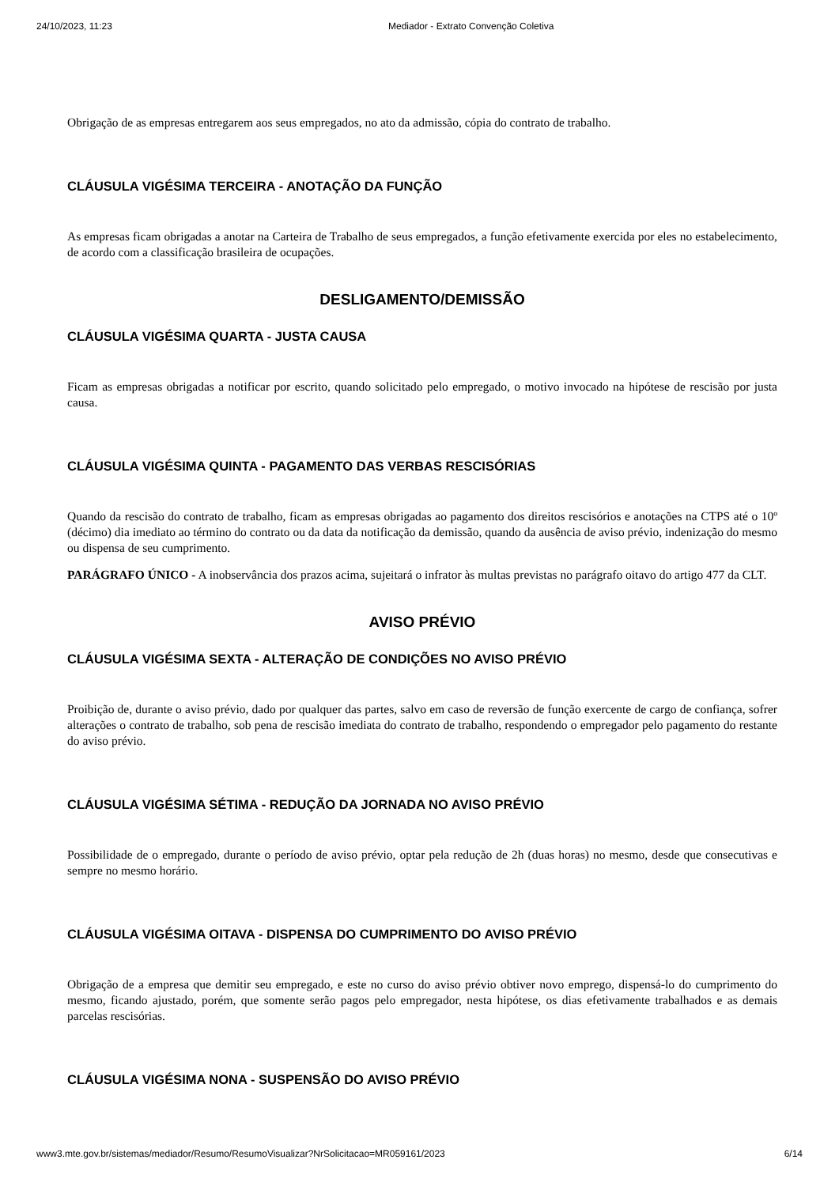24/10/2023, 11:23 Mediador - Extrato Convenção Coletiva
Obrigação de as empresas entregarem aos seus empregados, no ato da admissão, cópia do contrato de trabalho.
CLÁUSULA VIGÉSIMA TERCEIRA - ANOTAÇÃO DA FUNÇÃO
As empresas ficam obrigadas a anotar na Carteira de Trabalho de seus empregados, a função efetivamente exercida por eles no estabelecimento, de acordo com a classificação brasileira de ocupações.
DESLIGAMENTO/DEMISSÃO
CLÁUSULA VIGÉSIMA QUARTA - JUSTA CAUSA
Ficam as empresas obrigadas a notificar por escrito, quando solicitado pelo empregado, o motivo invocado na hipótese de rescisão por justa causa.
CLÁUSULA VIGÉSIMA QUINTA - PAGAMENTO DAS VERBAS RESCISÓRIAS
Quando da rescisão do contrato de trabalho, ficam as empresas obrigadas ao pagamento dos direitos rescisórios e anotações na CTPS até o 10º (décimo) dia imediato ao término do contrato ou da data da notificação da demissão, quando da ausência de aviso prévio, indenização do mesmo ou dispensa de seu cumprimento.
PARÁGRAFO ÚNICO - A inobservância dos prazos acima, sujeitará o infrator às multas previstas no parágrafo oitavo do artigo 477 da CLT.
AVISO PRÉVIO
CLÁUSULA VIGÉSIMA SEXTA - ALTERAÇÃO DE CONDIÇÕES NO AVISO PRÉVIO
Proibição de, durante o aviso prévio, dado por qualquer das partes, salvo em caso de reversão de função exercente de cargo de confiança, sofrer alterações o contrato de trabalho, sob pena de rescisão imediata do contrato de trabalho, respondendo o empregador pelo pagamento do restante do aviso prévio.
CLÁUSULA VIGÉSIMA SÉTIMA - REDUÇÃO DA JORNADA NO AVISO PRÉVIO
Possibilidade de o empregado, durante o período de aviso prévio, optar pela redução de 2h (duas horas) no mesmo, desde que consecutivas e sempre no mesmo horário.
CLÁUSULA VIGÉSIMA OITAVA - DISPENSA DO CUMPRIMENTO DO AVISO PRÉVIO
Obrigação de a empresa que demitir seu empregado, e este no curso do aviso prévio obtiver novo emprego, dispensá-lo do cumprimento do mesmo, ficando ajustado, porém, que somente serão pagos pelo empregador, nesta hipótese, os dias efetivamente trabalhados e as demais parcelas rescisórias.
CLÁUSULA VIGÉSIMA NONA - SUSPENSÃO DO AVISO PRÉVIO
www3.mte.gov.br/sistemas/mediador/Resumo/ResumoVisualizar?NrSolicitacao=MR059161/2023 6/14